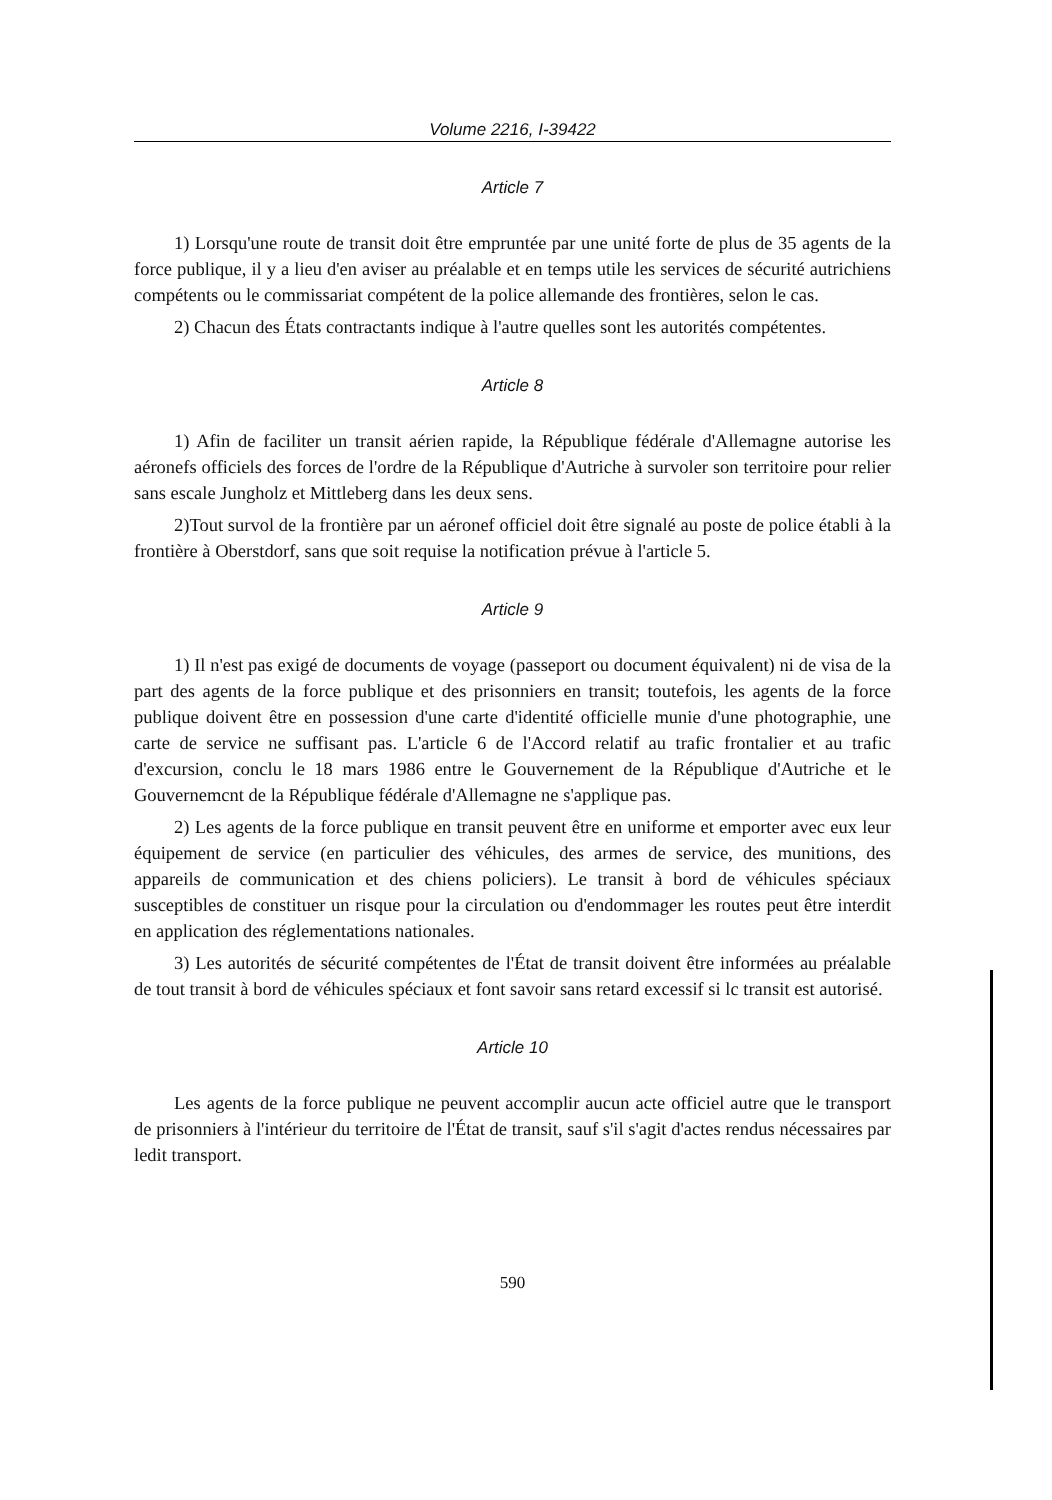Volume 2216, I-39422
Article 7
1) Lorsqu'une route de transit doit être empruntée par une unité forte de plus de 35 agents de la force publique, il y a lieu d'en aviser au préalable et en temps utile les services de sécurité autrichiens compétents ou le commissariat compétent de la police allemande des frontières, selon le cas.
2) Chacun des États contractants indique à l'autre quelles sont les autorités compétentes.
Article 8
1) Afin de faciliter un transit aérien rapide, la République fédérale d'Allemagne autorise les aéronefs officiels des forces de l'ordre de la République d'Autriche à survoler son territoire pour relier sans escale Jungholz et Mittleberg dans les deux sens.
2)Tout survol de la frontière par un aéronef officiel doit être signalé au poste de police établi à la frontière à Oberstdorf, sans que soit requise la notification prévue à l'article 5.
Article 9
1) Il n'est pas exigé de documents de voyage (passeport ou document équivalent) ni de visa de la part des agents de la force publique et des prisonniers en transit; toutefois, les agents de la force publique doivent être en possession d'une carte d'identité officielle munie d'une photographie, une carte de service ne suffisant pas. L'article 6 de l'Accord relatif au trafic frontalier et au trafic d'excursion, conclu le 18 mars 1986 entre le Gouvernement de la République d'Autriche et le Gouvernemcnt de la République fédérale d'Allemagne ne s'applique pas.
2) Les agents de la force publique en transit peuvent être en uniforme et emporter avec eux leur équipement de service (en particulier des véhicules, des armes de service, des munitions, des appareils de communication et des chiens policiers). Le transit à bord de véhicules spéciaux susceptibles de constituer un risque pour la circulation ou d'endommager les routes peut être interdit en application des réglementations nationales.
3) Les autorités de sécurité compétentes de l'État de transit doivent être informées au préalable de tout transit à bord de véhicules spéciaux et font savoir sans retard excessif si lc transit est autorisé.
Article 10
Les agents de la force publique ne peuvent accomplir aucun acte officiel autre que le transport de prisonniers à l'intérieur du territoire de l'État de transit, sauf s'il s'agit d'actes rendus nécessaires par ledit transport.
590